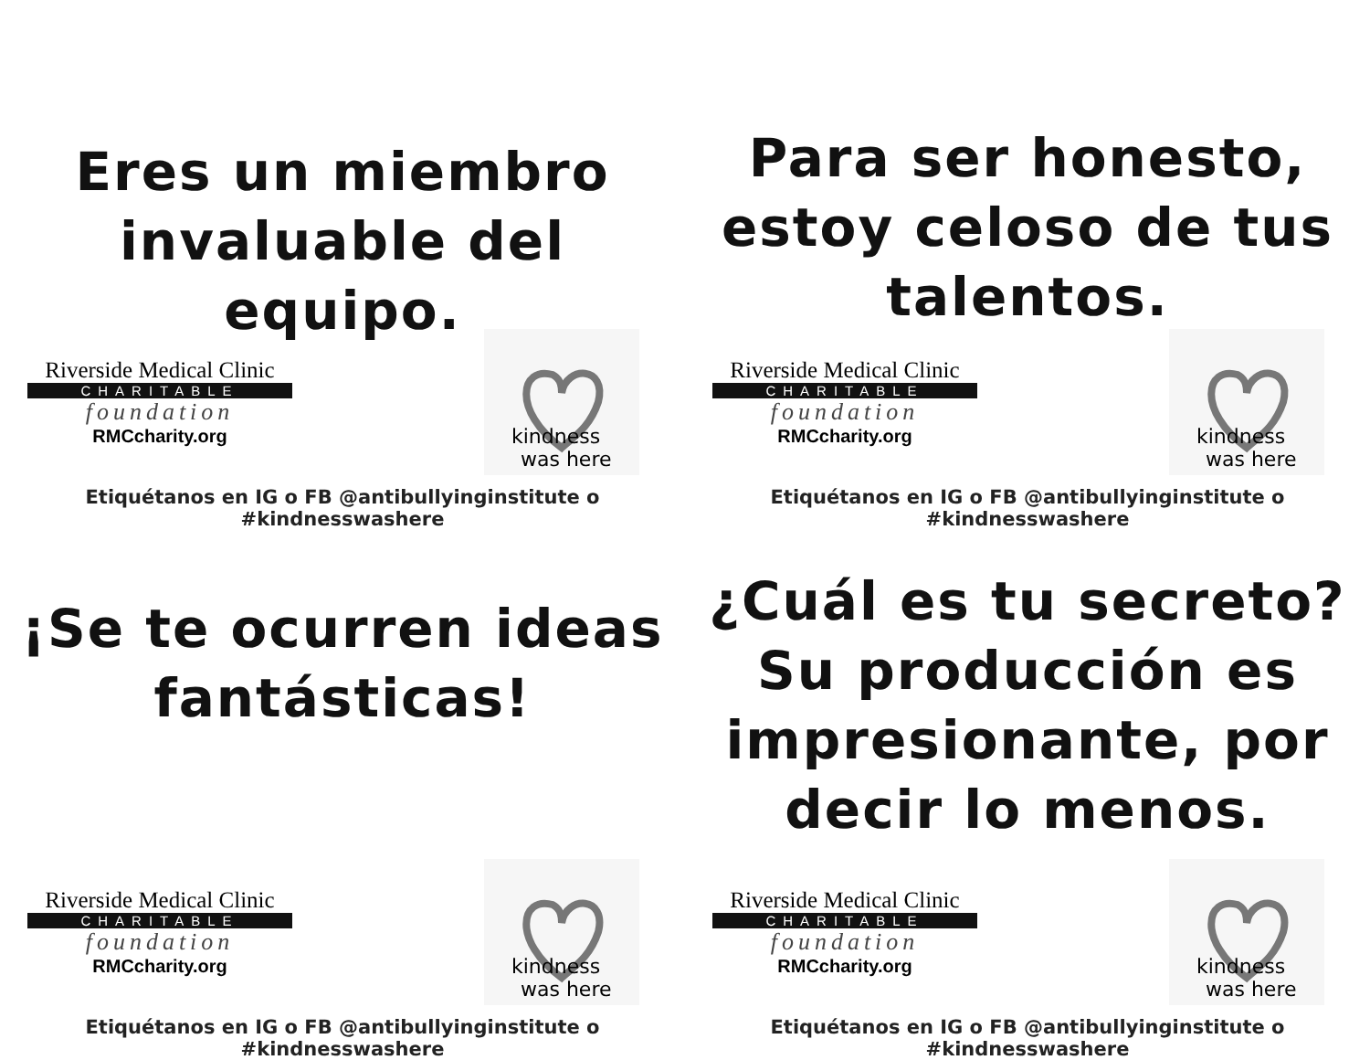Eres un miembro invaluable del equipo.
Riverside Medical Clinic
CHARITABLE
foundation
RMCcharity.org
kindness
was here
Etiquétanos en IG o FB @antibullyinginstitute o #kindnesswashere
Para ser honesto, estoy celoso de tus talentos.
Riverside Medical Clinic
CHARITABLE
foundation
RMCcharity.org
kindness
was here
Etiquétanos en IG o FB @antibullyinginstitute o #kindnesswashere
¡Se te ocurren ideas fantásticas!
Riverside Medical Clinic
CHARITABLE
foundation
RMCcharity.org
kindness
was here
Etiquétanos en IG o FB @antibullyinginstitute o #kindnesswashere
¿Cuál es tu secreto? Su producción es impresionante, por decir lo menos.
Riverside Medical Clinic
CHARITABLE
foundation
RMCcharity.org
kindness
was here
Etiquétanos en IG o FB @antibullyinginstitute o #kindnesswashere